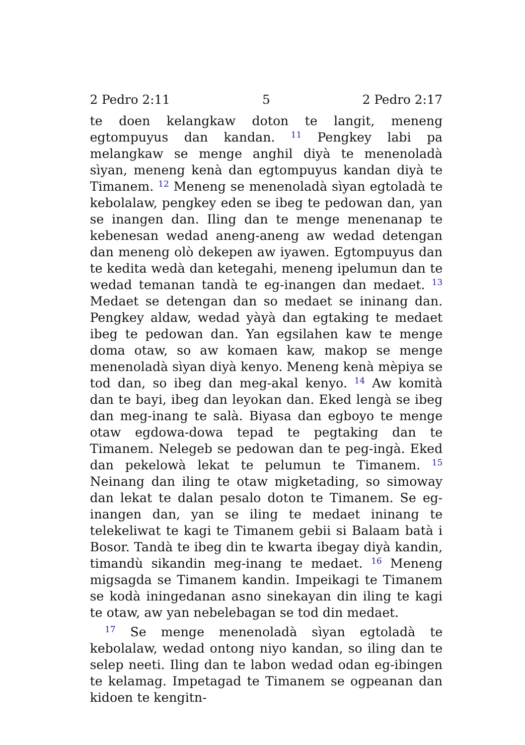2 Pedro 2:11 5 2 Pedro 2:17
te doen kelangkaw doton te langit, meneng egtompuyus dan kandan. <sup>11</sup> Pengkey labi pa melangkaw se menge anghil diyà te menenoladà sìyan, meneng kenà dan egtompuyus kandan diyà te Timanem. <sup>12</sup> Meneng se menenoladà sìyan egtoladà te kebolalaw, pengkey eden se ibeg te pedowan dan, yan se inangen dan. Iling dan te menge menenanap te kebenesan wedad aneng-aneng aw wedad detengan dan meneng olò dekepen aw iyawen. Egtompuyus dan te kedita wedà dan ketegahi, meneng ipelumun dan te wedad temanan tandà te eg-inangen dan medaet. <sup>13</sup> Medaet se detengan dan so medaet se ininang dan. Pengkey aldaw, wedad yàyà dan egtaking te medaet ibeg te pedowan dan. Yan egsilahen kaw te menge doma otaw, so aw komaen kaw, makop se menge menenoladà sìyan diyà kenyo. Meneng kenà mèpiya se tod dan, so ibeg dan meg-akal kenyo. <sup>14</sup> Aw komità dan te bayi, ibeg dan leyokan dan. Eked lengà se ibeg dan meg-inang te salà. Biyasa dan egboyo te menge otaw egdowa-dowa tepad te pegtaking dan te Timanem. Nelegeb se pedowan dan te peg-ingà. Eked dan pekelowà lekat te pelumun te Timanem. <sup>15</sup> Neinang dan iling te otaw migketading, so simoway dan lekat te dalan pesalo doton te Timanem. Se eg-inangen dan, yan se iling te medaet ininang te telekeliwat te kagi te Timanem gebii si Balaam batà i Bosor. Tandà te ibeg din te kwarta ibegay diyà kandin, timandù sikandin meg-inang te medaet. <sup>16</sup> Meneng migsagda se Timanem kandin. Impeikagi te Timanem se kodà iningedanan asno sinekayan din iling te kagi te otaw, aw yan nebelebagan se tod din medaet.
<sup>17</sup> Se menge menenoladà sìyan egtoladà te kebolalaw, wedad ontong niyo kandan, so iling dan te selep neeti. Iling dan te labon wedad odan eg-ibingen te kelamag. Impetagad te Timanem se ogpeanan dan kidoen te kengitn-